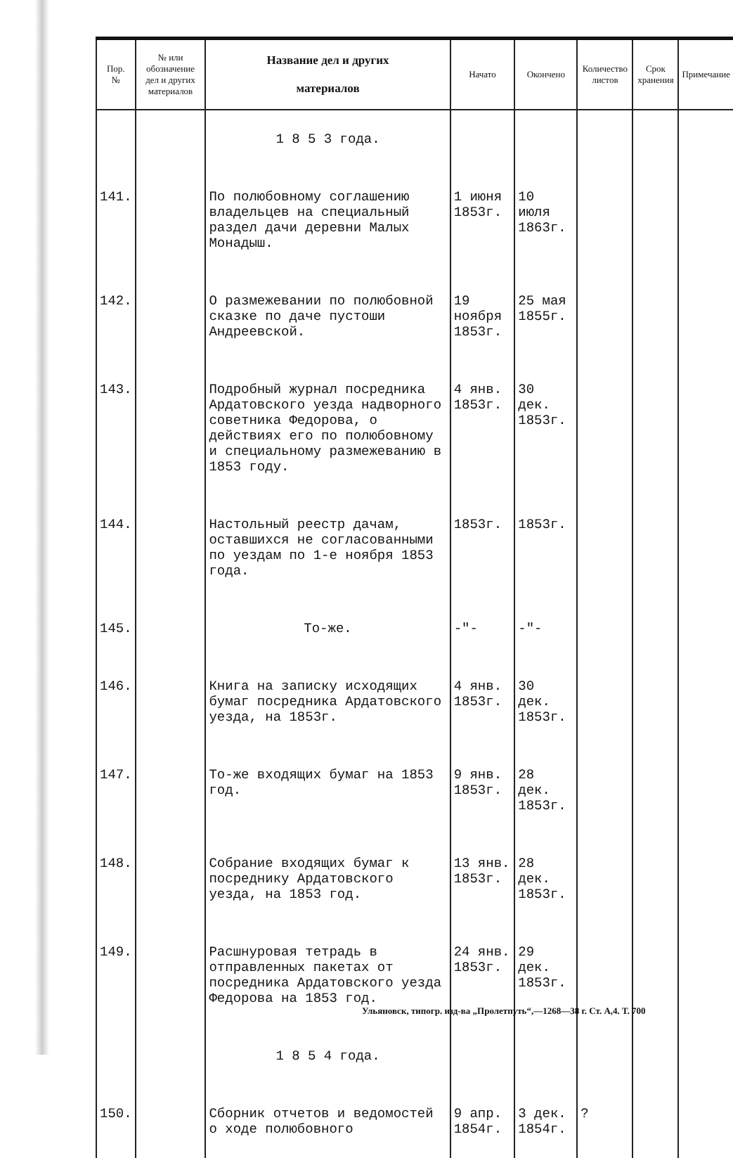| Пор. № | № или обозначение дел и других материалов | Название дел и других материалов | Начато | Окончено | Количество листов | Срок хранения | Примечание |
| --- | --- | --- | --- | --- | --- | --- | --- |
| | | 1 8 5 3 года. | | | | | |
| 141. | | По полюбовному соглашению владельцев на специальный раздел дачи деревни Малых Монадыш. | 1 июня 1853г. | 10 июля 1863г. | | | |
| 142. | | О размежевании по полюбовной сказке по даче пустоши Андреевской. | 19 ноября 1853г. | 25 мая 1855г. | | | |
| 143. | | Подробный журнал посредника Ардатовского уезда надворного советника Федорова, о действиях его по полюбовному и специальному размежеванию в 1853 году. | 4 янв. 1853г. | 30 дек. 1853г. | | | |
| 144. | | Настольный реестр дачам, оставшихся не согласованными по уездам по 1-е ноября 1853 года. | 1853г. | 1853г. | | | |
| 145. | | То-же. | -"- | -"- | | | |
| 146. | | Книга на записку исходящих бумаг посредника Ардатовского уезда, на 1853г. | 4 янв. 1853г. | 30 дек. 1853г. | | | |
| 147. | | То-же входящих бумаг на 1853 год. | 9 янв. 1853г. | 28 дек. 1853г. | | | |
| 148. | | Собрание входящих бумаг к посреднику Ардатовского уезда, на 1853 год. | 13 янв. 1853г. | 28 дек. 1853г. | | | |
| 149. | | Расшнуровая тетрадь в отправленных пакетах от посредника Ардатовского уезда Федорова на 1853 год. | 24 янв. 1853г. | 29 дек. 1853г. | | | |
| | | 1 8 5 4 года. | | | | | |
| 150. | | Сборник отчетов и ведомостей о ходе полюбовного | 9 апр. 1854г. | 3 дек. 1854г. | ? | | |
Ульяновск, типогр. изд-ва „Пролетпуть“,—1268—38 г. Ст. А,4. Т. 700